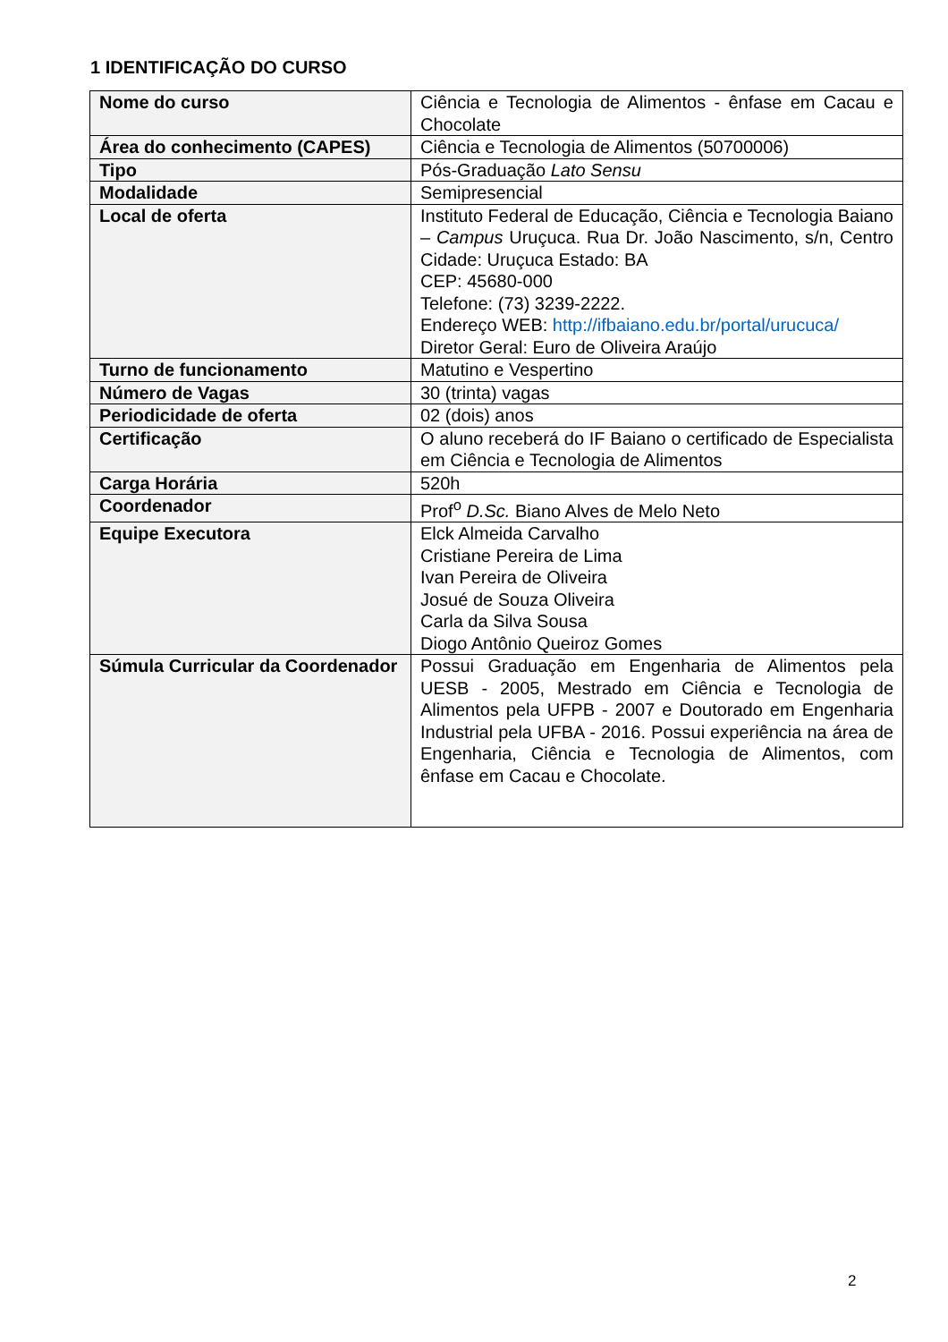1 IDENTIFICAÇÃO DO CURSO
| Nome do curso | Ciência e Tecnologia de Alimentos - ênfase em Cacau e Chocolate |
| Área do conhecimento (CAPES) | Ciência e Tecnologia de Alimentos (50700006) |
| Tipo | Pós-Graduação Lato Sensu |
| Modalidade | Semipresencial |
| Local de oferta | Instituto Federal de Educação, Ciência e Tecnologia Baiano – Campus Uruçuca. Rua Dr. João Nascimento, s/n, Centro Cidade: Uruçuca Estado: BA CEP: 45680-000 Telefone: (73) 3239-2222. Endereço WEB: http://ifbaiano.edu.br/portal/urucuca/ Diretor Geral: Euro de Oliveira Araújo |
| Turno de funcionamento | Matutino e Vespertino |
| Número de Vagas | 30 (trinta) vagas |
| Periodicidade de oferta | 02 (dois) anos |
| Certificação | O aluno receberá do IF Baiano o certificado de Especialista em Ciência e Tecnologia de Alimentos |
| Carga Horária | 520h |
| Coordenador | Prof<sup>o</sup> D.Sc. Biano Alves de Melo Neto |
| Equipe Executora | Elck Almeida Carvalho Cristiane Pereira de Lima Ivan Pereira de Oliveira Josué de Souza Oliveira Carla da Silva Sousa Diogo Antônio Queiroz Gomes |
| Súmula Curricular da Coordenador | Possui Graduação em Engenharia de Alimentos pela UESB - 2005, Mestrado em Ciência e Tecnologia de Alimentos pela UFPB - 2007 e Doutorado em Engenharia Industrial pela UFBA - 2016. Possui experiência na área de Engenharia, Ciência e Tecnologia de Alimentos, com ênfase em Cacau e Chocolate. |
2